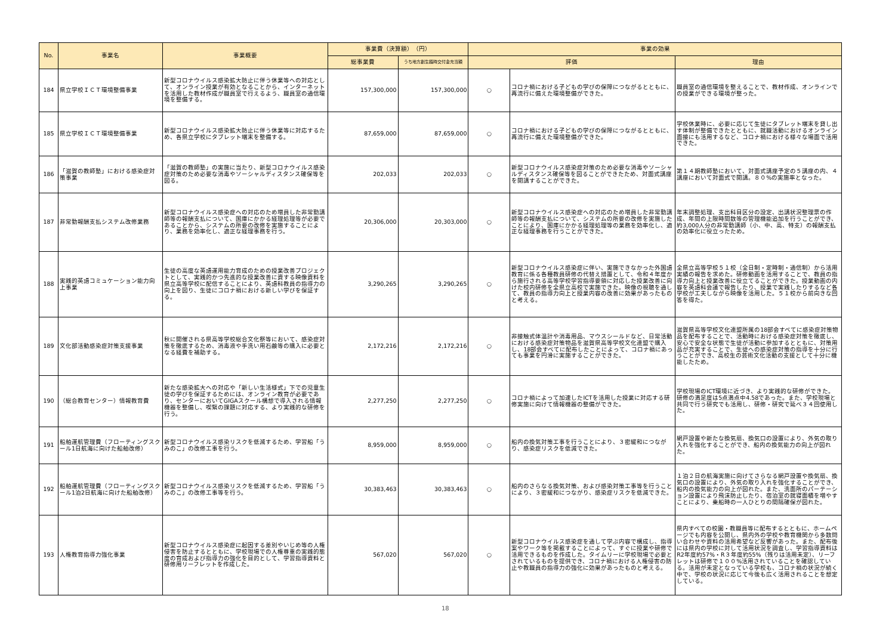| No. | 事業名 | 事業概要 | 事業費（決算額） （円） | | 事業の効果 | | |
| --- | --- | --- | --- | --- | --- | --- | --- |
| | | | 総事業費 | うち地方創生臨時交付金充当額 | 評価 | | 理由 |
| 184 | 県立学校ＩＣＴ環境整備事業 | 新型コロナウイルス感染拡大防止に伴う休業等への対応として、オンライン授業が有効となることから、インターネットを活用した教材作成が職員室で行えるよう、職員室の通信環境を整備する。 | 157,300,000 | 157,300,000 | ○ | コロナ禍における子どもの学びの保障につながるとともに、再流行に備えた環境整備ができた。 | 職員室の通信環境を整えることで、教材作成、オンラインでの授業ができる環境が整った。 |
| 185 | 県立学校ＩＣＴ環境整備事業 | 新型コロナウイルス感染拡大防止に伴う休業等に対応するため、各県立学校にタブレット端末を整備する。 | 87,659,000 | 87,659,000 | ○ | コロナ禍における子どもの学びの保障につながるとともに、再流行に備えた環境整備ができた。 | 学校休業時に、必要に応じて生徒にタブレット端末を貸し出す体制が整備できたとともに、就職活動におけるオンライン面接にも活用するなど、コロナ禍における様々な場面で活用できた。 |
| 186 | 「滋賀の教師塾」における感染症対策事業 | 「滋賀の教師塾」の実施に当たり、新型コロナウイルス感染症対策のため必要な消毒やソーシャルディスタンス確保等を図る。 | 202,033 | 202,033 | ○ | 新型コロナウイルス感染症対策のため必要な消毒やソーシャルディスタンス確保等を図ることができたため、対面式講座を開講することができた。 | 第１４期教師塾において、対面式講座予定の５講座の内、４講座において対面式で開講。８０%の実施率となった。 |
| 187 | 非常勤報酬支払システム改修業務 | 新型コロナウイルス感染症への対応のため増員した非常勤講師等の報酬支払について、国庫にかかる経理処理等が必要であることから、システムの所要の改修を実施することにより、業務を効率化し、適正な経理事務を行う。 | 20,306,000 | 20,303,000 | ○ | 新型コロナウイルス感染症への対応のため増員した非常勤講師等の報酬支払について、システムの所要の改修を実施したことにより、国庫にかかる経理処理等の業務を効率化し、適正な経理事務を行うことができた。 | 年末調整処理、支出科目区分の設定、出講状況整理票の作成、年間の上限時間数等の管理機能追加を行うことができ、約3,000人分の非常勤講師（小、中、高、特支）の報酬支払の効率化に役立ったため。 |
| 188 | 実践的英語コミュケーション能力向上事業 | 生徒の高度な英語運用能力育成のための授業改善プロジェクトとして、実践的かつ先進的な授業改善に資する映像資料を県立高等学校に配信することにより、英語科教員の指導力の向上を図り、生徒にコロナ禍における新しい学びを保証する。 | 3,290,265 | 3,290,265 | ○ | 新型コロナウイルス感染症に伴い、実施できなかった外国語教育に係る各種教員研修の代替え措置として、令和４年度から施行される高等学校学習指導要領に対応した授業改善に向けた校内研修を全県立高校で実施できた。映像の視聴を通して、教員の指導力向上と授業内容の改善に効果があったものと考える。 | 全県立高等学校５１校（全日制・定時制・通信制）から活用実績の報告を求めた。研修動画を活用することで、教員の指導力向上と授業改善に役立てることができた。授業動画の内容を英語科会議で報告したり、授業で実践したりするなど各学校が工夫しながら映像を活用した。５１校から前向きな回答を得た。 |
| 189 | 文化部活動感染症対策支援事業 | 秋に開催される県高等学校総合文化祭等において、感染症対策を徹底するため、消毒液や手洗い用石鹸等の購入に必要となる経費を補助する。 | 2,172,216 | 2,172,216 | ○ | 非接触式体温計や消毒用品、マウスシールドなど、日常活動における感染症対策物品を滋賀県高等学校文化連盟で購入し、18部会すべてに配布したことによって、コロナ禍にあっても事業を円滑に実施することができた。 | 滋賀県高等学校文化連盟所属の18部会すべてに感染症対策物品を配布することで、活動時における感染症対策を徹底し、安心で安全な状態で生徒が活動に参加するとともに、対策用品が充実することで、生徒への感染症対策の指導を十分に行うことができ、高校生の芸術文化活動の支援として十分に機能したため。 |
| 190 | （総合教育センター）情報教育費 | 新たな感染拡大への対応や「新しい生活様式」下での児童生徒の学びを保証するためには、オンライン教育が必要であり、センターにおいてGIGAスクール構想で導入される情報機器を整備し、喫緊の課題に対応する、より実践的な研修を行う。 | 2,277,250 | 2,277,250 | ○ | コロナ禍によって加速したICTを活用した授業に対応する研修実施に向けて情報機器の整備ができた。 | 学校現場のICT環境に近づき、より実践的な研修ができた。研修の満足度は5点満点中4.58であった。また、学校現場と共同で行う研究でも活用し、研修・研究で延べ３４回使用した。 |
| 191 | 船舶運航管理費（フローティングスクール1日航海に向けた船舶改修） | 新型コロナウイルス感染リスクを低減するため、学習船「うみのこ」の改修工事を行う。 | 8,959,000 | 8,959,000 | ○ | 船内の換気対策工事を行うことにより、３密緩和につながり、感染症リスクを低減できた。 | 網戸設置や新たな換気扇、換気口の設置により、外気の取り入れを強化することができ、船内の換気能力の向上が図れた。 |
| 192 | 船舶運航管理費（フローティングスクール1泊2日航海に向けた船舶改修） | 新型コロナウイルス感染リスクを低減するため、学習船「うみのこ」の改修工事等を行う。 | 30,383,463 | 30,383,463 | ○ | 船内のさらなる換気対策、および感染対策工事等を行うことにより、３密緩和につながり、感染症リスクを低減できた。 | １泊２日の航海実施に向けてさらなる網戸設置や換気扇、換気口の設置により、外気の取り入れを強化することができ、船内の換気能力の向上が図れた。また、洗面所のパーテーション設置により飛沫防止したり、宿泊室の就寝面積を増やすことにより、乗船時の一人ひとりの間隔確保が図れた。 |
| 193 | 人権教育指導力強化事業 | 新型コロナウイルス感染症に起因する差別やいじめ等の人権侵害を防止するとともに、学校現場での人権尊重の実践的態度の育成および指導力の強化を目的として、学習指導資料と研修用リーフレットを作成した。 | 567,020 | 567,020 | ○ | 新型コロナウイルス感染症を通して学ぶ内容で構成し、指導案やワーク等を掲載することによって、すぐに授業や研修で活用できるものを作成した。タイムリーに学校現場で必要とされているものを提供でき、コロナ禍における人権侵害の防止や教職員の指導力の強化に効果があったものと考える。 | 県内すべての校園・教職員等に配布するとともに、ホームページでも内容を公開し、県内外の学校や教育機関から多数問い合わせや資料の活用希望など反響があった。また、配布後には県内の学校に対して活用状況を調査し、学習指導資料はR2年度約57%・R３年度約55%（残りは活用未定）、リーフレットは研修で１００%活用されていることを確認している。活用が未定となっている学校も、コロナ禍の状況が続く中で、学校の状況に応じて今後も広く活用されることを想定している。 |
18